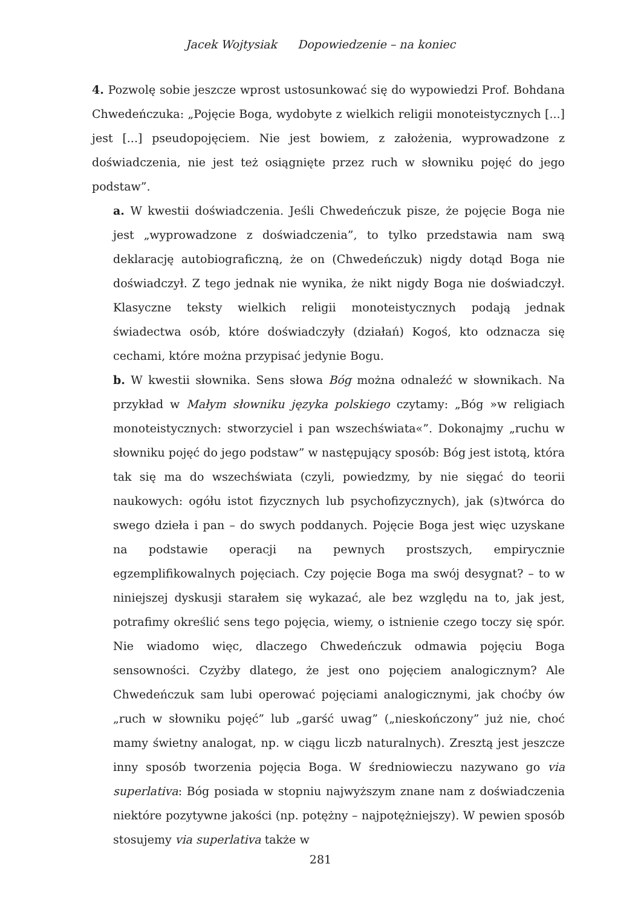Jacek Wojtysiak Dopowiedzenie – na koniec
4. Pozwolę sobie jeszcze wprost ustosunkować się do wypowiedzi Prof. Bohdana Chwedeńczuka: „Pojęcie Boga, wydobyte z wielkich religii monoteistycznych [...] jest [...] pseudopojęciem. Nie jest bowiem, z założenia, wyprowadzone z doświadczenia, nie jest też osiągnięte przez ruch w słowniku pojęć do jego podstaw”.
a. W kwestii doświadczenia. Jeśli Chwedeńczuk pisze, że pojęcie Boga nie jest „wyprowadzone z doświadczenia”, to tylko przedstawia nam swą deklarację autobiograficzną, że on (Chwedeńczuk) nigdy dotąd Boga nie doświadczył. Z tego jednak nie wynika, że nikt nigdy Boga nie doświadczył. Klasyczne teksty wielkich religii monoteistycznych podają jednak świadectwa osób, które doświadczyły (działań) Kogoś, kto odznacza się cechami, które można przypisać jedynie Bogu.
b. W kwestii słownika. Sens słowa Bóg można odnaleźć w słownikach. Na przykład w Małym słowniku języka polskiego czytamy: „Bóg »w religiach monoteistycznych: stworzyciel i pan wszechświata«”. Dokonajmy „ruchu w słowniku pojęć do jego podstaw” w następujący sposób: Bóg jest istotą, która tak się ma do wszechświata (czyli, powiedzmy, by nie sięgać do teorii naukowych: ogółu istot fizycznych lub psychofizycznych), jak (s)twórca do swego dzieła i pan – do swych poddanych. Pojęcie Boga jest więc uzyskane na podstawie operacji na pewnych prostszych, empirycznie egzemplifikowalnych pojęciach. Czy pojęcie Boga ma swój desygnat? – to w niniejszej dyskusji starałem się wykazać, ale bez względu na to, jak jest, potrafimy określić sens tego pojęcia, wiemy, o istnienie czego toczy się spór. Nie wiadomo więc, dlaczego Chwedeńczuk odmawia pojęciu Boga sensowności. Czyżby dlatego, że jest ono pojęciem analogicznym? Ale Chwedeńczuk sam lubi operować pojęciami analogicznymi, jak choćby ów „ruch w słowniku pojęć” lub „garść uwag” („nieskończony” już nie, choć mamy świetny analogat, np. w ciągu liczb naturalnych). Zresztą jest jeszcze inny sposób tworzenia pojęcia Boga. W średniowieczu nazywano go via superlativa: Bóg posiada w stopniu najwyższym znane nam z doświadczenia niektóre pozytywne jakości (np. potężny – najpotężniejszy). W pewien sposób stosujemy via superlativa także w
281